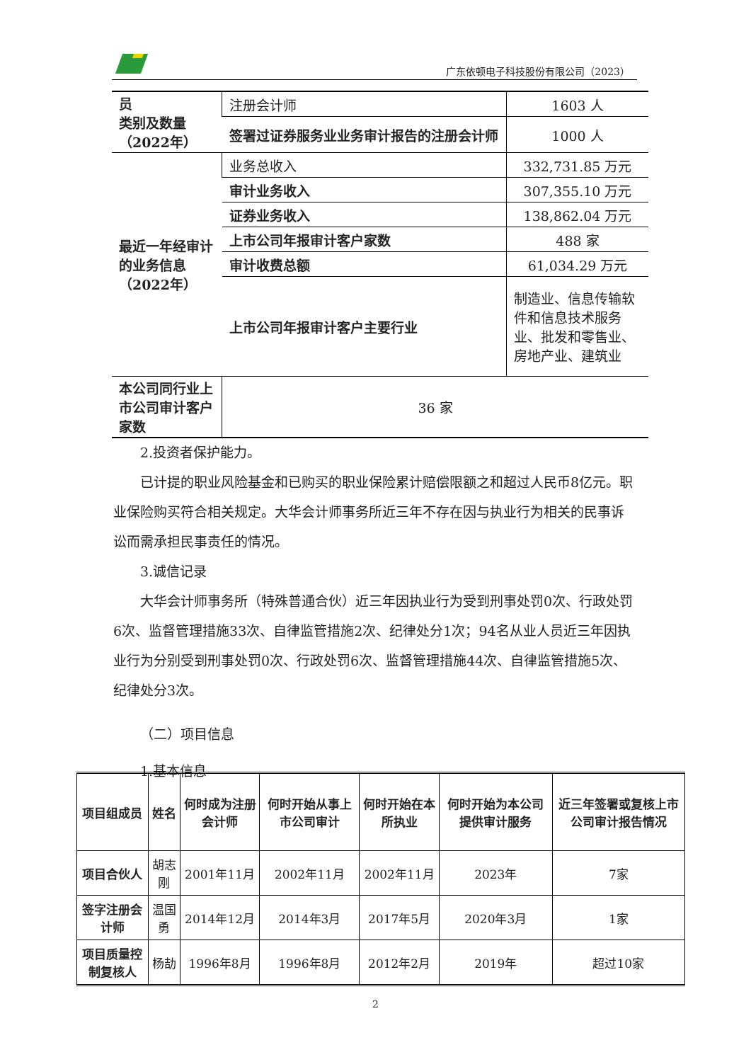广东依顿电子科技股份有限公司（2023）
| 员 类别及数量 （2022年） | 注册会计师 | 1603 人 |
| | 签署过证券服务业业务审计报告的注册会计师 | 1000 人 |
| 最近一年经审计的业务信息（2022年） | 业务总收入 | 332,731.85 万元 |
| | 审计业务收入 | 307,355.10 万元 |
| | 证券业务收入 | 138,862.04 万元 |
| | 上市公司年报审计客户家数 | 488 家 |
| | 审计收费总额 | 61,034.29 万元 |
| | 上市公司年报审计客户主要行业 | 制造业、信息传输软件和信息技术服务业、批发和零售业、房地产业、建筑业 |
| 本公司同行业上市公司审计客户家数 | 36 家 | |
2.投资者保护能力。
已计提的职业风险基金和已购买的职业保险累计赔偿限额之和超过人民币8亿元。职业保险购买符合相关规定。大华会计师事务所近三年不存在因与执业行为相关的民事诉讼而需承担民事责任的情况。
3.诚信记录
大华会计师事务所（特殊普通合伙）近三年因执业行为受到刑事处罚0次、行政处罚6次、监督管理措施33次、自律监管措施2次、纪律处分1次；94名从业人员近三年因执业行为分别受到刑事处罚0次、行政处罚6次、监督管理措施44次、自律监管措施5次、纪律处分3次。
（二）项目信息
1.基本信息
| 项目组成员 | 姓名 | 何时成为注册会计师 | 何时开始从事上市公司审计 | 何时开始在本所执业 | 何时开始为本公司提供审计服务 | 近三年签署或复核上市公司审计报告情况 |
| --- | --- | --- | --- | --- | --- | --- |
| 项目合伙人 | 胡志刚 | 2001年11月 | 2002年11月 | 2002年11月 | 2023年 | 7家 |
| 签字注册会计师 | 温国勇 | 2014年12月 | 2014年3月 | 2017年5月 | 2020年3月 | 1家 |
| 项目质量控制复核人 | 杨劼 | 1996年8月 | 1996年8月 | 2012年2月 | 2019年 | 超过10家 |
2